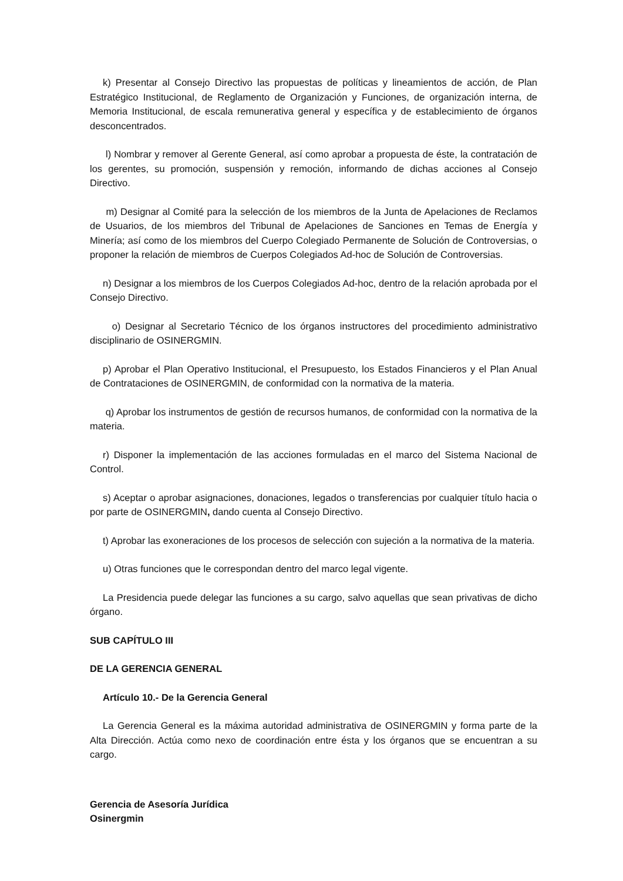k) Presentar al Consejo Directivo las propuestas de políticas y lineamientos de acción, de Plan Estratégico Institucional, de Reglamento de Organización y Funciones, de organización interna, de Memoria Institucional, de escala remunerativa general y específica y de establecimiento de órganos desconcentrados.
l) Nombrar y remover al Gerente General, así como aprobar a propuesta de éste, la contratación de los gerentes, su promoción, suspensión y remoción, informando de dichas acciones al Consejo Directivo.
m) Designar al Comité para la selección de los miembros de la Junta de Apelaciones de Reclamos de Usuarios, de los miembros del Tribunal de Apelaciones de Sanciones en Temas de Energía y Minería; así como de los miembros del Cuerpo Colegiado Permanente de Solución de Controversias, o proponer la relación de miembros de Cuerpos Colegiados Ad-hoc de Solución de Controversias.
n) Designar a los miembros de los Cuerpos Colegiados Ad-hoc, dentro de la relación aprobada por el Consejo Directivo.
o) Designar al Secretario Técnico de los órganos instructores del procedimiento administrativo disciplinario de OSINERGMIN.
p) Aprobar el Plan Operativo Institucional, el Presupuesto, los Estados Financieros y el Plan Anual de Contrataciones de OSINERGMIN, de conformidad con la normativa de la materia.
q) Aprobar los instrumentos de gestión de recursos humanos, de conformidad con la normativa de la materia.
r) Disponer la implementación de las acciones formuladas en el marco del Sistema Nacional de Control.
s) Aceptar o aprobar asignaciones, donaciones, legados o transferencias por cualquier título hacia o por parte de OSINERGMIN, dando cuenta al Consejo Directivo.
t) Aprobar las exoneraciones de los procesos de selección con sujeción a la normativa de la materia.
u) Otras funciones que le correspondan dentro del marco legal vigente.
La Presidencia puede delegar las funciones a su cargo, salvo aquellas que sean privativas de dicho órgano.
SUB CAPÍTULO III
DE LA GERENCIA GENERAL
Artículo 10.- De la Gerencia General
La Gerencia General es la máxima autoridad administrativa de OSINERGMIN y forma parte de la Alta Dirección. Actúa como nexo de coordinación entre ésta y los órganos que se encuentran a su cargo.
Gerencia de Asesoría Jurídica
Osinergmin